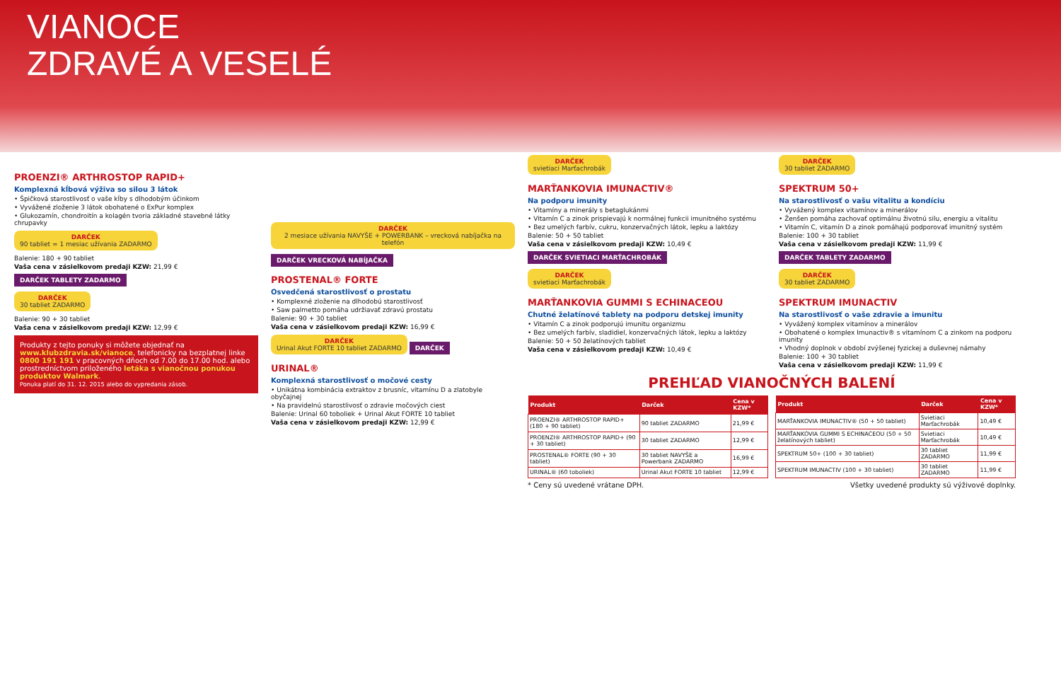VIANOCE
ZDRAVÉ A VESELÉ
PROENZI® ARTHROSTOP RAPID+
Komplexná kĺbová výživa so silou 3 látok
• Špičková starostlivosť o vaše kĺby s dlhodobým účinkom
• Vyvážené zloženie 3 látok obohatené o ExPur komplex
• Glukozamín, chondroitín a kolagén tvoria základné stavebné látky chrupavky
DARČEK 90 tabliet = 1 mesiac užívania ZADARMO
Balenie: 180 + 90 tabliet
Vaša cena v zásielkovom predaji KZW: 21,99 €
DARČEK TABLETY ZADARMO
DARČEK 30 tabliet ZADARMO
Balenie: 90 + 30 tabliet
Vaša cena v zásielkovom predaji KZW: 12,99 €
Produkty z tejto ponuky si môžete objednať na www.klubzdravia.sk/vianoce, telefonicky na bezplatnej linke 0800 191 191 v pracovných dňoch od 7.00 do 17.00 hod. alebo prostredníctvom priloženého letáka s vianočnou ponukou produktov Walmark.
Ponuka platí do 31. 12. 2015 alebo do vypredania zásob.
DARČEK 2 mesiace užívania NAVYŠE + POWERBANK – vrecková nabíjačka na telefón
DARČEK VRECKOVÁ NABÍJAČKA
PROSTENAL® FORTE
Osvedčená starostlivosť o prostatu
• Komplexné zloženie na dlhodobú starostlivosť
• Saw palmetto pomáha udržiavať zdravú prostatu
Balenie: 90 + 30 tabliet
Vaša cena v zásielkovom predaji KZW: 16,99 €
DARČEK Urinal Akut FORTE 10 tabliet ZADARMO
DARČEK
URINAL®
Komplexná starostlivosť o močové cesty
• Unikátna kombinácia extraktov z brusníc, vitamínu D a zlatobyle obyčajnej
• Na pravidelnú starostlivosť o zdravie močových ciest
Balenie: Urinal 60 toboliek + Urinal Akut FORTE 10 tabliet
Vaša cena v zásielkovom predaji KZW: 12,99 €
DARČEK svietiaci Marťachrobák
MARŤANKOVIA IMUNACTIV®
Na podporu imunity
• Vitamíny a minerály s betaglukánmi
• Vitamín C a zinok prispievajú k normálnej funkcii imunitného systému
• Bez umelých farbív, cukru, konzervačných látok, lepku a laktózy
Balenie: 50 + 50 tabliet
Vaša cena v zásielkovom predaji KZW: 10,49 €
DARČEK SVIETIACI MARŤACHROBÁK
DARČEK svietiaci Marťachrobák
MARŤANKOVIA GUMMI S ECHINACEOU
Chutné želatínové tablety na podporu detskej imunity
• Vitamín C a zinok podporujú imunitu organizmu
• Bez umelých farbív, sladidiel, konzervačných látok, lepku a laktózy
Balenie: 50 + 50 želatínových tabliet
Vaša cena v zásielkovom predaji KZW: 10,49 €
DARČEK 30 tabliet ZADARMO
SPEKTRUM 50+
Na starostlivosť o vašu vitalitu a kondíciu
• Vyvážený komplex vitamínov a minerálov
• Ženšen pomáha zachovať optimálnu životnú silu, energiu a vitalitu
• Vitamín C, vitamín D a zinok pomáhajú podporovať imunitný systém
Balenie: 100 + 30 tabliet
Vaša cena v zásielkovom predaji KZW: 11,99 €
DARČEK TABLETY ZADARMO
DARČEK 30 tabliet ZADARMO
SPEKTRUM IMUNACTIV
Na starostlivosť o vaše zdravie a imunitu
• Vyvážený komplex vitamínov a minerálov
• Obohatené o komplex Imunactiv® s vitamínom C a zinkom na podporu imunity
• Vhodný doplnok v období zvýšenej fyzickej a duševnej námahy
Balenie: 100 + 30 tabliet
Vaša cena v zásielkovom predaji KZW: 11,99 €
PREHĽAD VIANOČNÝCH BALENÍ
| Produkt | Darček | Cena v KZW* |
| --- | --- | --- |
| PROENZI® ARTHROSTOP RAPID+ (180 + 90 tabliet) | 90 tabliet ZADARMO | 21,99 € |
| PROENZI® ARTHROSTOP RAPID+ (90 + 30 tabliet) | 30 tabliet ZADARMO | 12,99 € |
| PROSTENAL® FORTE (90 + 30 tabliet) | 30 tabliet NAVYŠE a Powerbank ZADARMO | 16,99 € |
| URINAL® (60 toboliek) | Urinal Akut FORTE 10 tabliet | 12,99 € |
| Produkt | Darček | Cena v KZW* |
| --- | --- | --- |
| MARŤANKOVIA IMUNACTIV® (50 + 50 tabliet) | Svietiaci Marťachrobák | 10,49 € |
| MARŤANKOVIA GUMMI S ECHINACEOU (50 + 50 želatínových tabliet) | Svietiaci Marťachrobák | 10,49 € |
| SPEKTRUM 50+ (100 + 30 tabliet) | 30 tabliet ZADARMO | 11,99 € |
| SPEKTRUM IMUNACTIV (100 + 30 tabliet) | 30 tabliet ZADARMO | 11,99 € |
* Ceny sú uvedené vrátane DPH. Všetky uvedené produkty sú výživové doplnky.